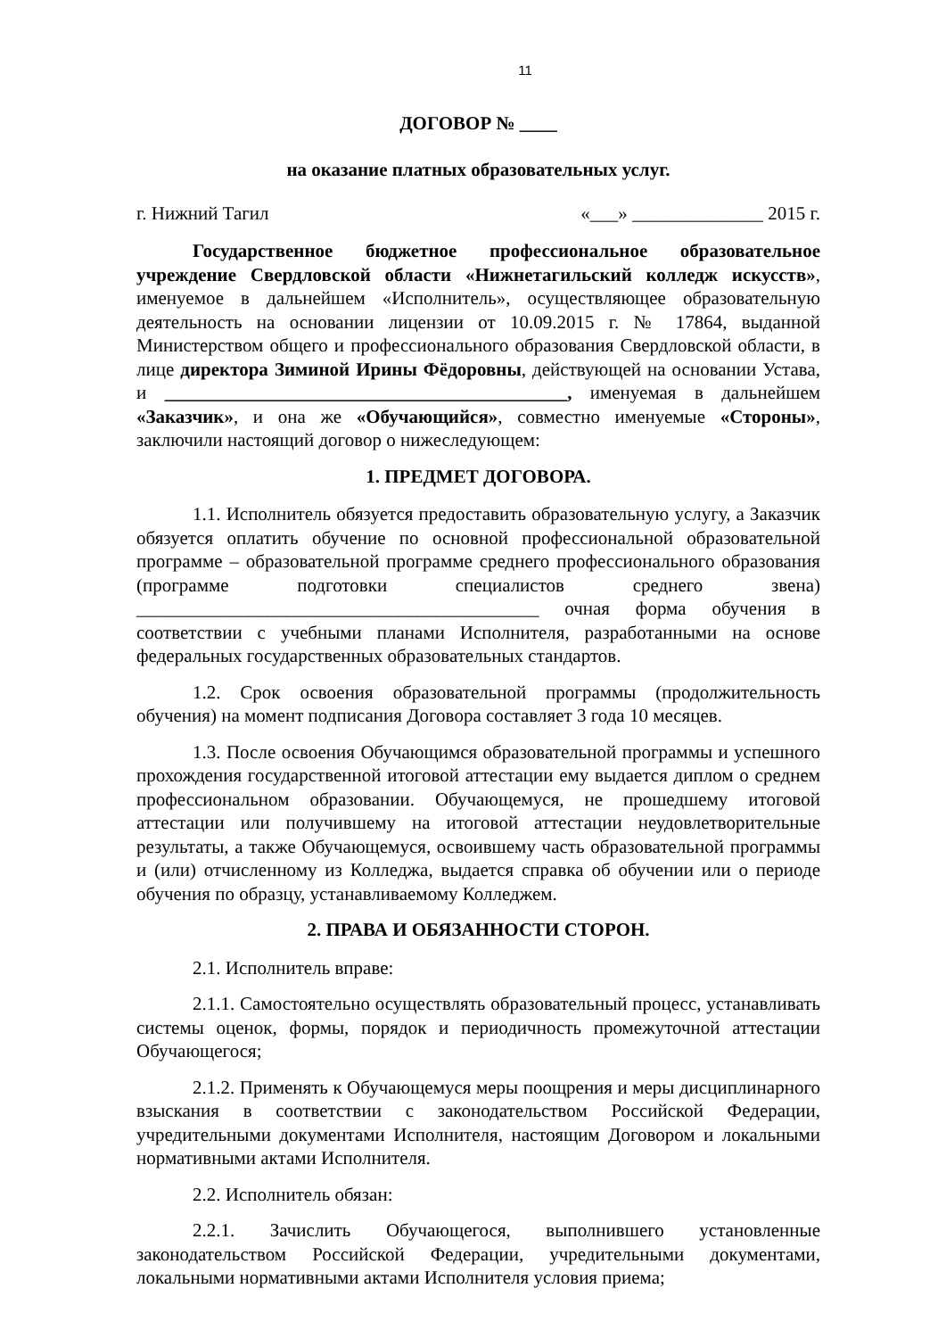11
ДОГОВОР № ____
на оказание платных образовательных услуг.
г. Нижний Тагил «___» ______________ 2015 г.
Государственное бюджетное профессиональное образовательное учреждение Свердловской области «Нижнетагильский колледж искусств», именуемое в дальнейшем «Исполнитель», осуществляющее образовательную деятельность на основании лицензии от 10.09.2015 г. № 17864, выданной Министерством общего и профессионального образования Свердловской области, в лице директора Зиминой Ирины Фёдоровны, действующей на основании Устава, и ___________________________________________, именуемая в дальнейшем «Заказчик», и она же «Обучающийся», совместно именуемые «Стороны», заключили настоящий договор о нижеследующем:
1. ПРЕДМЕТ ДОГОВОРА.
1.1. Исполнитель обязуется предоставить образовательную услугу, а Заказчик обязуется оплатить обучение по основной профессиональной образовательной программе – образовательной программе среднего профессионального образования (программе подготовки специалистов среднего звена) ___________________________________________ очная форма обучения в соответствии с учебными планами Исполнителя, разработанными на основе федеральных государственных образовательных стандартов.
1.2. Срок освоения образовательной программы (продолжительность обучения) на момент подписания Договора составляет 3 года 10 месяцев.
1.3. После освоения Обучающимся образовательной программы и успешного прохождения государственной итоговой аттестации ему выдается диплом о среднем профессиональном образовании. Обучающемуся, не прошедшему итоговой аттестации или получившему на итоговой аттестации неудовлетворительные результаты, а также Обучающемуся, освоившему часть образовательной программы и (или) отчисленному из Колледжа, выдается справка об обучении или о периоде обучения по образцу, устанавливаемому Колледжем.
2. ПРАВА И ОБЯЗАННОСТИ СТОРОН.
2.1. Исполнитель вправе:
2.1.1. Самостоятельно осуществлять образовательный процесс, устанавливать системы оценок, формы, порядок и периодичность промежуточной аттестации Обучающегося;
2.1.2. Применять к Обучающемуся меры поощрения и меры дисциплинарного взыскания в соответствии с законодательством Российской Федерации, учредительными документами Исполнителя, настоящим Договором и локальными нормативными актами Исполнителя.
2.2. Исполнитель обязан:
2.2.1. Зачислить Обучающегося, выполнившего установленные законодательством Российской Федерации, учредительными документами, локальными нормативными актами Исполнителя условия приема;